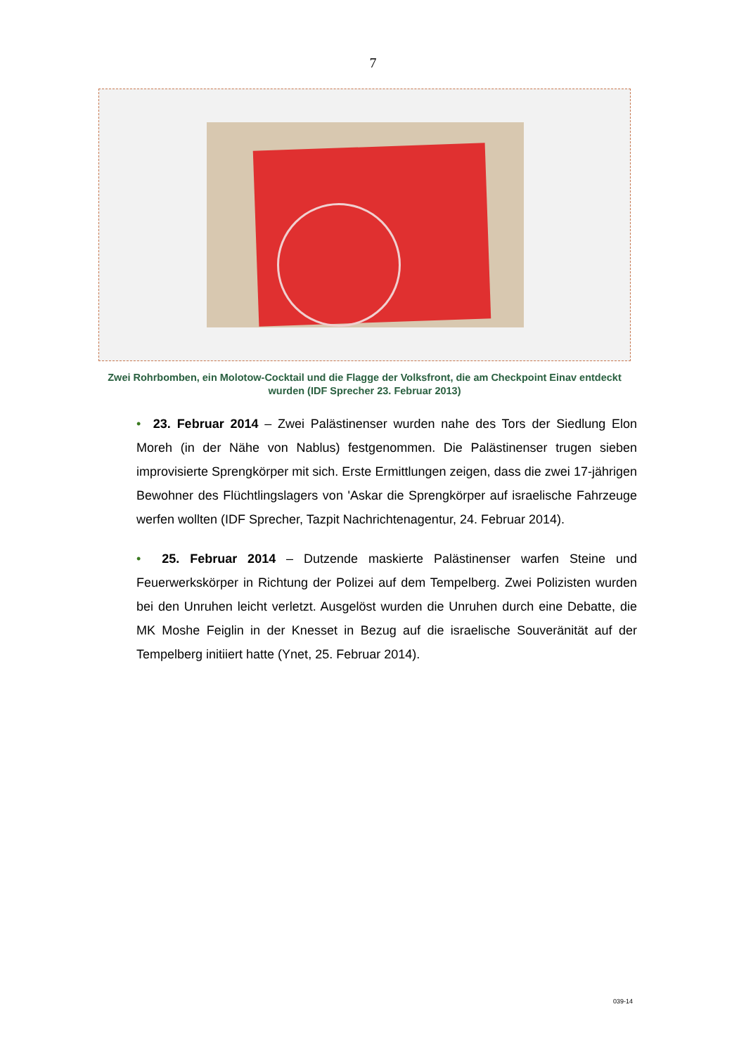7
Zwei Rohrbomben, ein Molotow-Cocktail und die Flagge der Volksfront, die am Checkpoint Einav entdeckt wurden (IDF Sprecher 23. Februar 2013)
• 23. Februar 2014 – Zwei Palästinenser wurden nahe des Tors der Siedlung Elon Moreh (in der Nähe von Nablus) festgenommen. Die Palästinenser trugen sieben improvisierte Sprengkörper mit sich. Erste Ermittlungen zeigen, dass die zwei 17-jährigen Bewohner des Flüchtlingslagers von 'Askar die Sprengkörper auf israelische Fahrzeuge werfen wollten (IDF Sprecher, Tazpit Nachrichtenagentur, 24. Februar 2014).
• 25. Februar 2014 – Dutzende maskierte Palästinenser warfen Steine und Feuerwerkskörper in Richtung der Polizei auf dem Tempelberg. Zwei Polizisten wurden bei den Unruhen leicht verletzt. Ausgelöst wurden die Unruhen durch eine Debatte, die MK Moshe Feiglin in der Knesset in Bezug auf die israelische Souveränität auf der Tempelberg initiiert hatte (Ynet, 25. Februar 2014).
039-14